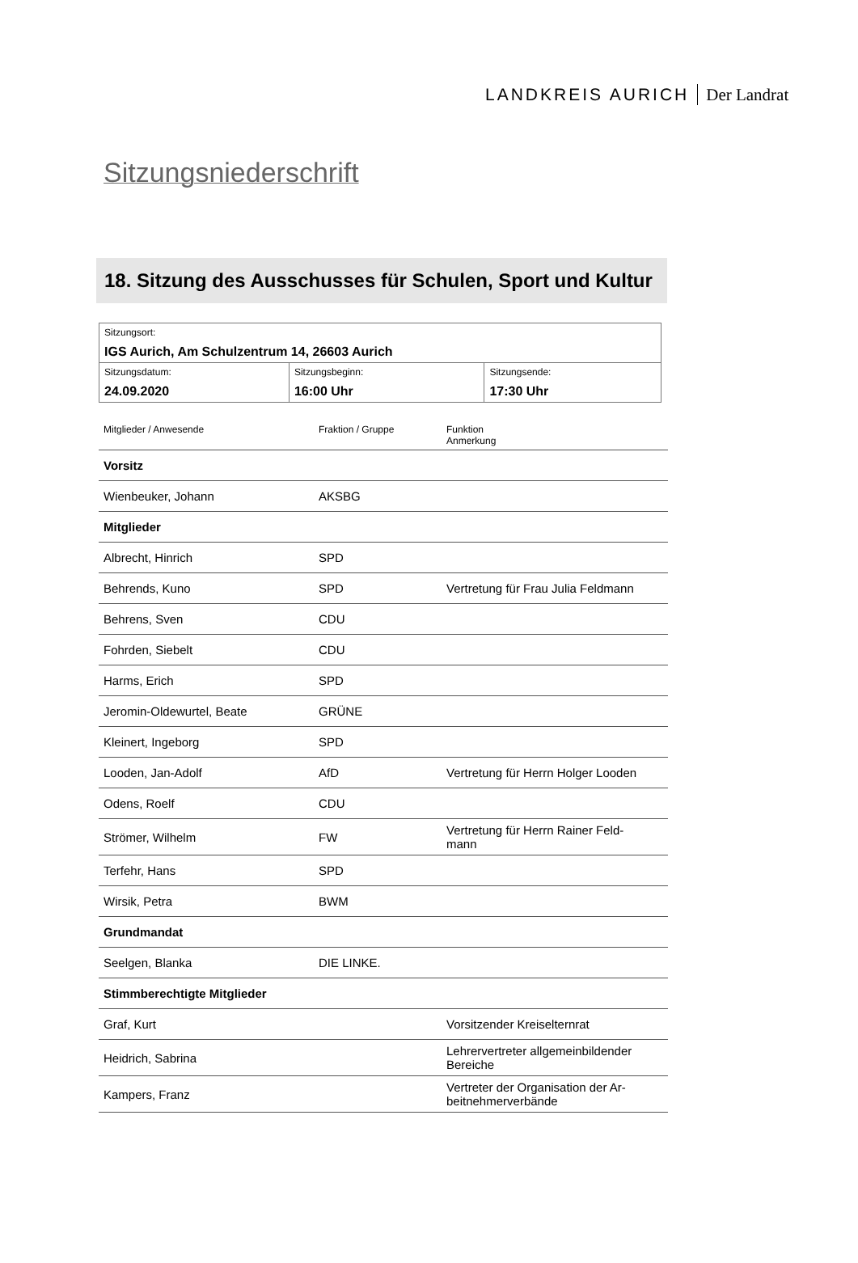LANDKREIS AURICH Der Landrat
Sitzungsniederschrift
18. Sitzung des Ausschusses für Schulen, Sport und Kultur
| Sitzungsort: IGS Aurich, Am Schulzentrum 14, 26603 Aurich | | |
| Sitzungsdatum: 24.09.2020 | Sitzungsbeginn: 16:00 Uhr | Sitzungsende: 17:30 Uhr |
| Mitglieder / Anwesende | Fraktion / Gruppe | Funktion Anmerkung |
| --- | --- | --- |
| Vorsitz | | |
| Wienbeuker, Johann | AKSBG | |
| Mitglieder | | |
| Albrecht, Hinrich | SPD | |
| Behrends, Kuno | SPD | Vertretung für Frau Julia Feldmann |
| Behrens, Sven | CDU | |
| Fohrden, Siebelt | CDU | |
| Harms, Erich | SPD | |
| Jeromin-Oldewurtel, Beate | GRÜNE | |
| Kleinert, Ingeborg | SPD | |
| Looden, Jan-Adolf | AfD | Vertretung für Herrn Holger Looden |
| Odens, Roelf | CDU | |
| Strömer, Wilhelm | FW | Vertretung für Herrn Rainer Feld- mann |
| Terfehr, Hans | SPD | |
| Wirsik, Petra | BWM | |
| Grundmandat | | |
| Seelgen, Blanka | DIE LINKE. | |
| Stimmberechtigte Mitglieder | | |
| Graf, Kurt | | Vorsitzender Kreiselternrat |
| Heidrich, Sabrina | | Lehrervertreter allgemeinbildender Bereiche |
| Kampers, Franz | | Vertreter der Organisation der Ar- beitnehmerverbände |